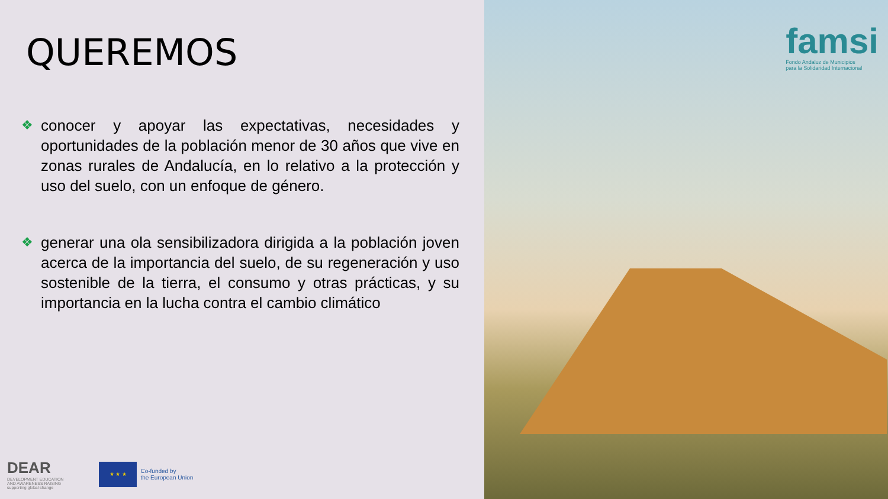QUEREMOS
❖ conocer y apoyar las expectativas, necesidades y oportunidades de la población menor de 30 años que vive en zonas rurales de Andalucía, en lo relativo a la protección y uso del suelo, con un enfoque de género.
❖ generar una ola sensibilizadora dirigida a la población joven acerca de la importancia del suelo, de su regeneración y uso sostenible de la tierra, el consumo y otras prácticas, y su importancia en la lucha contra el cambio climático
DEAR
DEVELOPMENT EDUCATION
AND AWARENESS RAISING
supporting global change
★ ★ ★
Co-funded by
the European Union
famsi
Fondo Andaluz de Municipios
para la Solidaridad Internacional